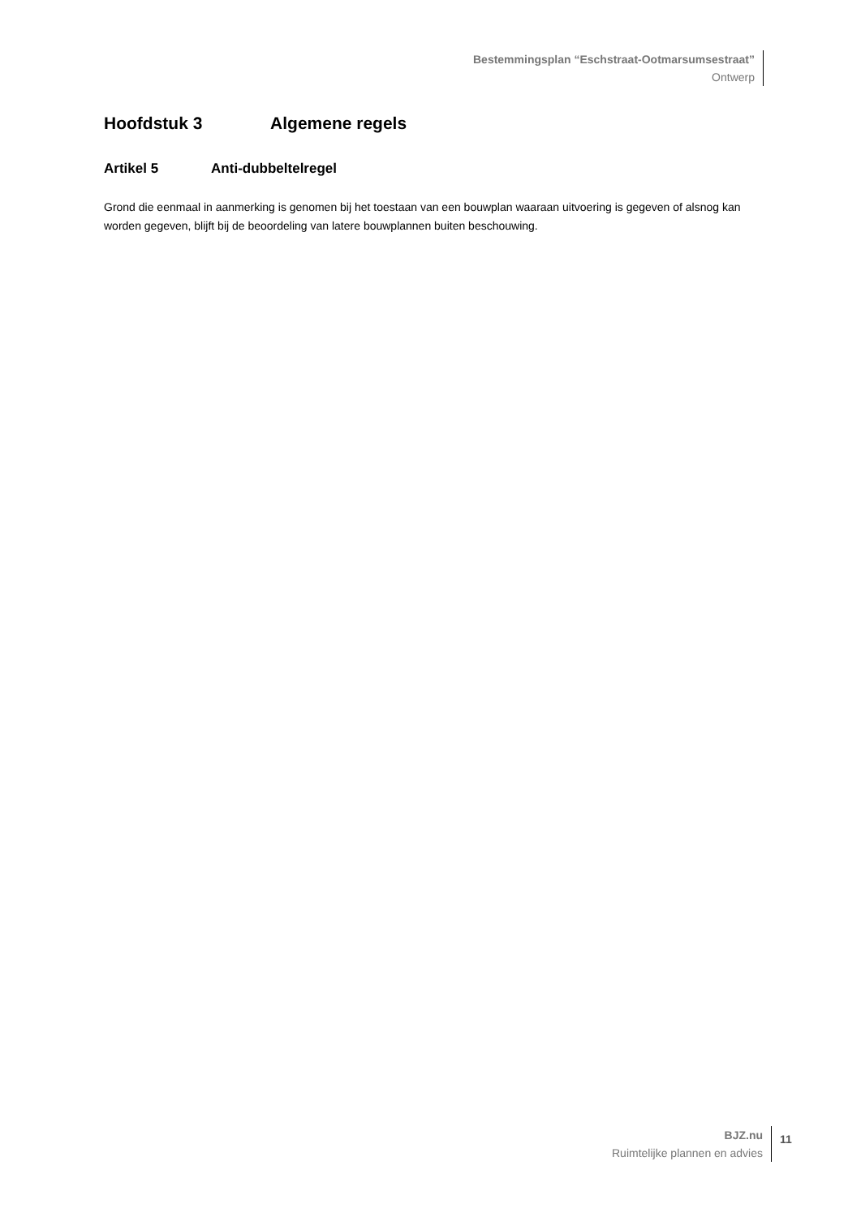Bestemmingsplan “Eschstraat-Ootmarsumsestraat”
Ontwerp
Hoofdstuk 3 Algemene regels
Artikel 5 Anti-dubbeltelregel
Grond die eenmaal in aanmerking is genomen bij het toestaan van een bouwplan waaraan uitvoering is gegeven of alsnog kan worden gegeven, blijft bij de beoordeling van latere bouwplannen buiten beschouwing.
BJZ.nu
Ruimtelijke plannen en advies
11